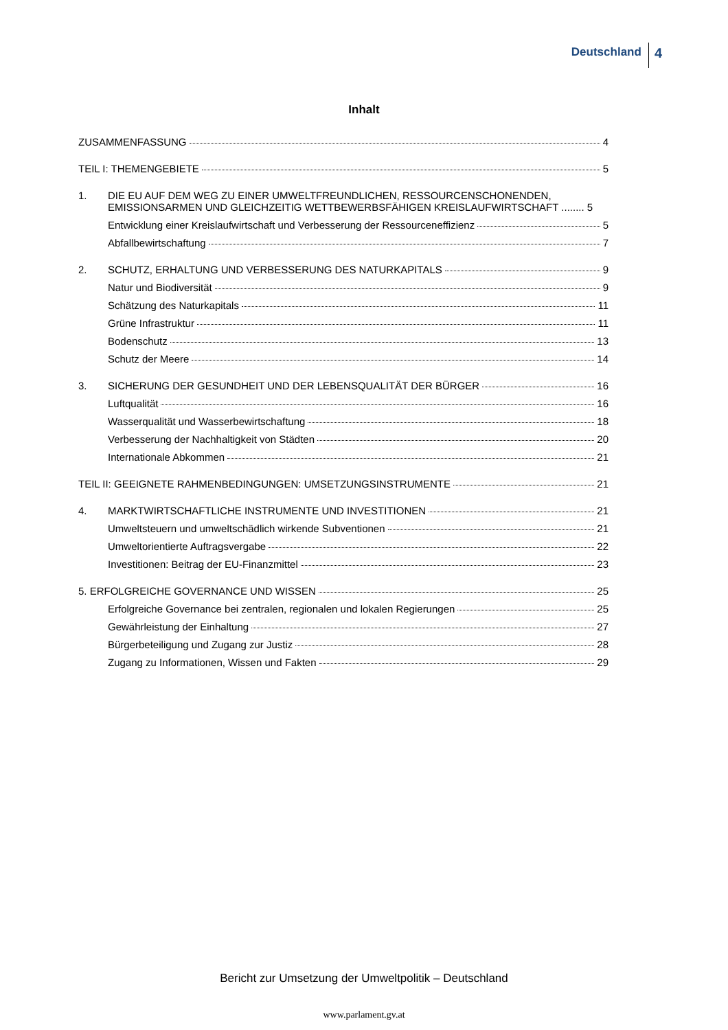Deutschland 4
Inhalt
ZUSAMMENFASSUNG 4
TEIL I: THEMENGEBIETE 5
1. DIE EU AUF DEM WEG ZU EINER UMWELTFREUNDLICHEN, RESSOURCENSCHONENDEN, EMISSIONSARMEN UND GLEICHZEITIG WETTBEWERBSFÄHIGEN KREISLAUFWIRTSCHAFT ........ 5
Entwicklung einer Kreislaufwirtschaft und Verbesserung der Ressourceneffizienz 5
Abfallbewirtschaftung 7
2. SCHUTZ, ERHALTUNG UND VERBESSERUNG DES NATURKAPITALS 9
Natur und Biodiversität 9
Schätzung des Naturkapitals 11
Grüne Infrastruktur 11
Bodenschutz 13
Schutz der Meere 14
3. SICHERUNG DER GESUNDHEIT UND DER LEBENSQUALITÄT DER BÜRGER 16
Luftqualität 16
Wasserqualität und Wasserbewirtschaftung 18
Verbesserung der Nachhaltigkeit von Städten 20
Internationale Abkommen 21
TEIL II: GEEIGNETE RAHMENBEDINGUNGEN: UMSETZUNGSINSTRUMENTE 21
4. MARKTWIRTSCHAFTLICHE INSTRUMENTE UND INVESTITIONEN 21
Umweltsteuern und umweltschädlich wirkende Subventionen 21
Umweltorientierte Auftragsvergabe 22
Investitionen: Beitrag der EU-Finanzmittel 23
5. ERFOLGREICHE GOVERNANCE UND WISSEN 25
Erfolgreiche Governance bei zentralen, regionalen und lokalen Regierungen 25
Gewährleistung der Einhaltung 27
Bürgerbeteiligung und Zugang zur Justiz 28
Zugang zu Informationen, Wissen und Fakten 29
Bericht zur Umsetzung der Umweltpolitik – Deutschland
www.parlament.gv.at